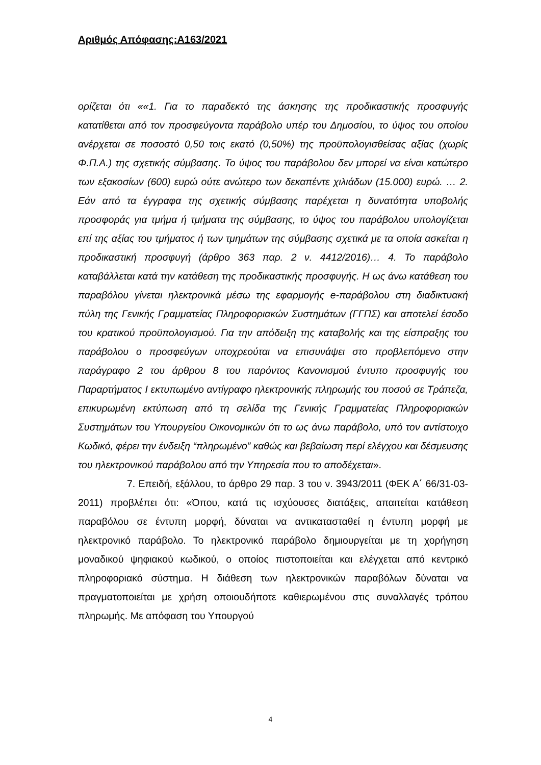Αριθμός Απόφασης:Α163/2021
ορίζεται ότι ««1. Για το παραδεκτό της άσκησης της προδικαστικής προσφυγής κατατίθεται από τον προσφεύγοντα παράβολο υπέρ του Δημοσίου, το ύψος του οποίου ανέρχεται σε ποσοστό 0,50 τοις εκατό (0,50%) της προϋπολογισθείσας αξίας (χωρίς Φ.Π.Α.) της σχετικής σύμβασης. Το ύψος του παράβολου δεν μπορεί να είναι κατώτερο των εξακοσίων (600) ευρώ ούτε ανώτερο των δεκαπέντε χιλιάδων (15.000) ευρώ. … 2. Εάν από τα έγγραφα της σχετικής σύμβασης παρέχεται η δυνατότητα υποβολής προσφοράς για τμήμα ή τμήματα της σύμβασης, το ύψος του παράβολου υπολογίζεται επί της αξίας του τμήματος ή των τμημάτων της σύμβασης σχετικά με τα οποία ασκείται η προδικαστική προσφυγή (άρθρο 363 παρ. 2 ν. 4412/2016)… 4. Το παράβολο καταβάλλεται κατά την κατάθεση της προδικαστικής προσφυγής. Η ως άνω κατάθεση του παραβόλου γίνεται ηλεκτρονικά μέσω της εφαρμογής e-παράβολου στη διαδικτυακή πύλη της Γενικής Γραμματείας Πληροφοριακών Συστημάτων (ΓΓΠΣ) και αποτελεί έσοδο του κρατικού προϋπολογισμού. Για την απόδειξη της καταβολής και της είσπραξης του παράβολου ο προσφεύγων υποχρεούται να επισυνάψει στο προβλεπόμενο στην παράγραφο 2 του άρθρου 8 του παρόντος Κανονισμού έντυπο προσφυγής του Παραρτήματος Ι εκτυπωμένο αντίγραφο ηλεκτρονικής πληρωμής του ποσού σε Τράπεζα, επικυρωμένη εκτύπωση από τη σελίδα της Γενικής Γραμματείας Πληροφοριακών Συστημάτων του Υπουργείου Οικονομικών ότι το ως άνω παράβολο, υπό τον αντίστοιχο Κωδικό, φέρει την ένδειξη “πληρωμένο” καθώς και βεβαίωση περί ελέγχου και δέσμευσης του ηλεκτρονικού παράβολου από την Υπηρεσία που το αποδέχεται».
7. Επειδή, εξάλλου, το άρθρο 29 παρ. 3 του ν. 3943/2011 (ΦΕΚ Α΄ 66/31-03-2011) προβλέπει ότι: «Όπου, κατά τις ισχύουσες διατάξεις, απαιτείται κατάθεση παραβόλου σε έντυπη μορφή, δύναται να αντικατασταθεί η έντυπη μορφή με ηλεκτρονικό παράβολο. Το ηλεκτρονικό παράβολο δημιουργείται με τη χορήγηση μοναδικού ψηφιακού κωδικού, ο οποίος πιστοποιείται και ελέγχεται από κεντρικό πληροφοριακό σύστημα. Η διάθεση των ηλεκτρονικών παραβόλων δύναται να πραγματοποιείται με χρήση οποιουδήποτε καθιερωμένου στις συναλλαγές τρόπου πληρωμής. Με απόφαση του Υπουργού
4